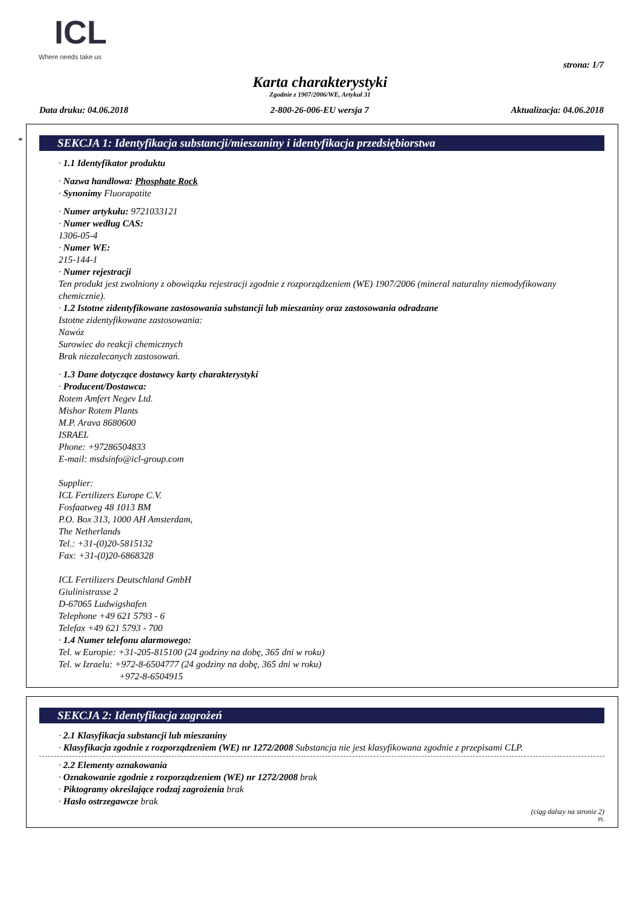ICL
Where needs take us
strona: 1/7
Karta charakterystyki
Zgodnie z 1907/2006/WE, Artykuł 31
Data druku: 04.06.2018 2-800-26-006-EU wersja 7 Aktualizacja: 04.06.2018
*
SEKCJA 1: Identyfikacja substancji/mieszaniny i identyfikacja przedsiębiorstwa
· 1.1 Identyfikator produktu
· Nazwa handlowa: Phosphate Rock
· Synonimy Fluorapatite
· Numer artykułu: 9721033121
· Numer według CAS:
1306-05-4
· Numer WE:
215-144-1
· Numer rejestracji
Ten produkt jest zwolniony z obowiązku rejestracji zgodnie z rozporządzeniem (WE) 1907/2006 (mineral naturalny niemodyfikowany chemicznie).
· 1.2 Istotne zidentyfikowane zastosowania substancji lub mieszaniny oraz zastosowania odradzane
Istotne zidentyfikowane zastosowania:
Nawóz
Surowiec do reakcji chemicznych
Brak niezalecanych zastosowań.
· 1.3 Dane dotyczące dostawcy karty charakterystyki
· Producent/Dostawca:
Rotem Amfert Negev Ltd.
Mishor Rotem Plants
M.P. Arava 8680600
ISRAEL
Phone: +97286504833
E-mail: msdsinfo@icl-group.com
Supplier:
ICL Fertilizers Europe C.V.
Fosfaatweg 48 1013 BM
P.O. Box 313, 1000 AH Amsterdam,
The Netherlands
Tel.: +31-(0)20-5815132
Fax: +31-(0)20-6868328
ICL Fertilizers Deutschland GmbH
Giulinistrasse 2
D-67065 Ludwigshafen
Telephone +49 621 5793 - 6
Telefax +49 621 5793 - 700
· 1.4 Numer telefonu alarmowego:
Tel. w Europie: +31-205-815100 (24 godziny na dobę, 365 dni w roku)
Tel. w Izraelu: +972-8-6504777 (24 godziny na dobę, 365 dni w roku)
+972-8-6504915
SEKCJA 2: Identyfikacja zagrożeń
· 2.1 Klasyfikacja substancji lub mieszaniny
· Klasyfikacja zgodnie z rozporządzeniem (WE) nr 1272/2008 Substancja nie jest klasyfikowana zgodnie z przepisami CLP.
· 2.2 Elementy oznakowania
· Oznakowanie zgodnie z rozporządzeniem (WE) nr 1272/2008 brak
· Piktogramy określające rodzaj zagrożenia brak
· Hasło ostrzegawcze brak
(ciąg dalszy na stronie 2)
PL